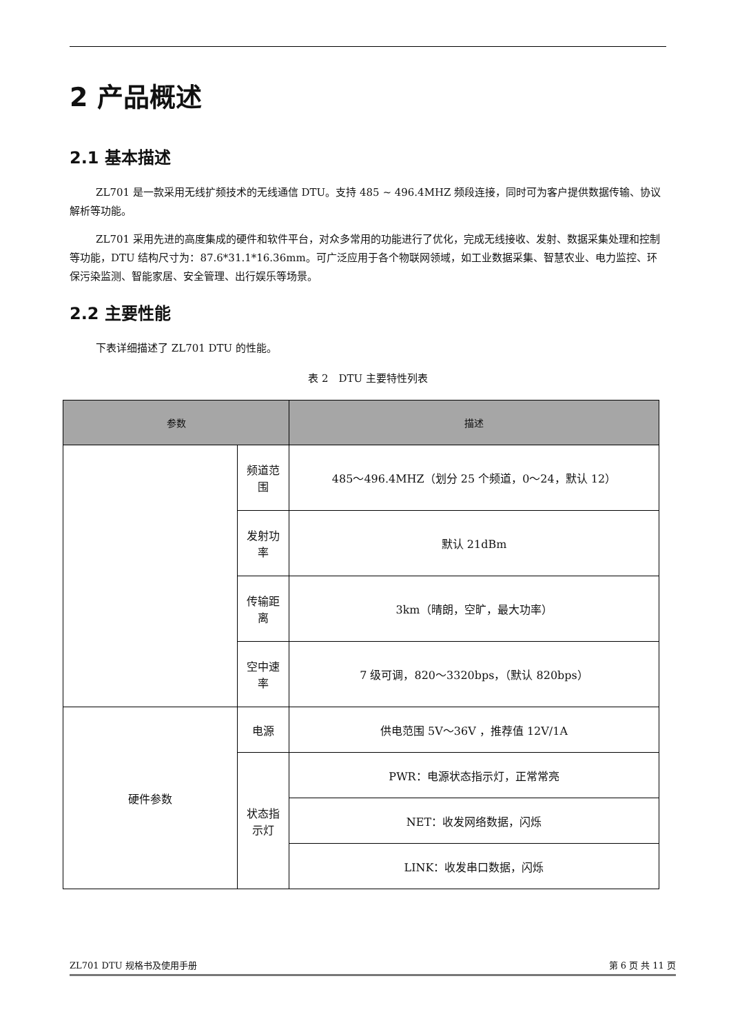2 产品概述
2.1 基本描述
ZL701 是一款采用无线扩频技术的无线通信 DTU。支持 485 ~ 496.4MHZ 频段连接，同时可为客户提供数据传输、协议解析等功能。
ZL701 采用先进的高度集成的硬件和软件平台，对众多常用的功能进行了优化，完成无线接收、发射、数据采集处理和控制等功能，DTU 结构尺寸为：87.6*31.1*16.36mm。可广泛应用于各个物联网领域，如工业数据采集、智慧农业、电力监控、环保污染监测、智能家居、安全管理、出行娱乐等场景。
2.2 主要性能
下表详细描述了 ZL701 DTU 的性能。
表 2　DTU 主要特性列表
| 参数 | | 描述 |
| --- | --- | --- |
| | 频道范围 | 485～496.4MHZ（划分 25 个频道，0～24，默认 12） |
| | 发射功率 | 默认 21dBm |
| | 传输距离 | 3km（晴朗，空旷，最大功率） |
| | 空中速率 | 7 级可调，820～3320bps，（默认 820bps） |
| 硬件参数 | 电源 | 供电范围 5V～36V ，推荐值 12V/1A |
| | 状态指示灯 | PWR：电源状态指示灯，正常常亮 |
| | | NET：收发网络数据，闪烁 |
| | | LINK：收发串口数据，闪烁 |
ZL701 DTU 规格书及使用手册 第 6 页 共 11 页